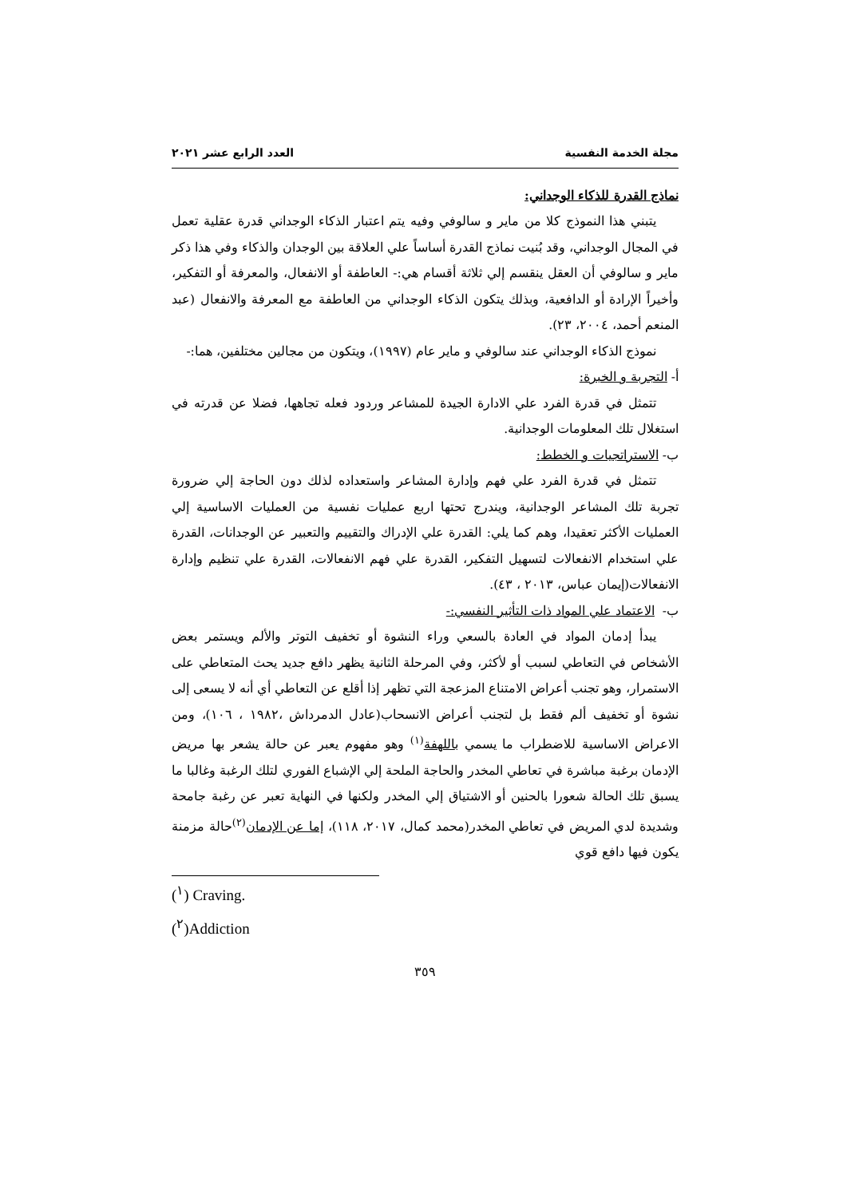مجلة الخدمة النفسية العدد الرابع عشر ٢٠٢١
نماذج القدرة للذكاء الوجداني:
يتبني هذا النموذج كلا من ماير و سالوفي وفيه يتم اعتبار الذكاء الوجداني قدرة عقلية تعمل في المجال الوجداني، وقد بُنيت نماذج القدرة أساساً علي العلاقة بين الوجدان والذكاء وفي هذا ذكر ماير و سالوفي أن العقل ينقسم إلي ثلاثة أقسام هي:- العاطفة أو الانفعال، والمعرفة أو التفكير، وأخيراً الإرادة أو الدافعية، وبذلك يتكون الذكاء الوجداني من العاطفة مع المعرفة والانفعال (عبد المنعم أحمد، ٢٠٠٤، ٢٣).
نموذج الذكاء الوجداني عند سالوفي و ماير عام (١٩٩٧)، ويتكون من مجالين مختلفين، هما:-
أ- التجربة و الخبرة:
تتمثل في قدرة الفرد علي الادارة الجيدة للمشاعر وردود فعله تجاهها، فضلا عن قدرته في استغلال تلك المعلومات الوجدانية.
ب- الاستراتجيات و الخطط:
تتمثل في قدرة الفرد علي فهم وإدارة المشاعر واستعداده لذلك دون الحاجة إلي ضرورة تجربة تلك المشاعر الوجدانية، ويندرج تحتها اربع عمليات نفسية من العمليات الاساسية إلي العمليات الأكثر تعقيدا، وهم كما يلي: القدرة علي الإدراك والتقييم والتعبير عن الوجدانات، القدرة علي استخدام الانفعالات لتسهيل التفكير، القدرة علي فهم الانفعالات، القدرة علي تنظيم وإدارة الانفعالات(إيمان عباس، ٢٠١٣ ، ٤٣).
ب- الاعتماد علي المواد ذات التأثير النفسي:-
يبدأ إدمان المواد في العادة بالسعي وراء النشوة أو تخفيف التوتر والألم ويستمر بعض الأشخاص في التعاطي لسبب أو لأكثر، وفي المرحلة الثانية يظهر دافع جديد يحث المتعاطي على الاستمرار، وهو تجنب أعراض الامتناع المزعجة التي تظهر إذا أقلع عن التعاطي أي أنه لا يسعى إلى نشوة أو تخفيف ألم فقط بل لتجنب أعراض الانسحاب(عادل الدمرداش ،١٩٨٢ ، ١٠٦)، ومن الاعراض الاساسية للاضطراب ما يسمي باللهفة<sup>(١)</sup> وهو مفهوم يعبر عن حالة يشعر بها مريض الإدمان برغبة مباشرة في تعاطي المخدر والحاجة الملحة إلي الإشباع الفوري لتلك الرغبة وغالبا ما يسبق تلك الحالة شعورا بالحنين أو الاشتياق إلي المخدر ولكنها في النهاية تعبر عن رغبة جامحة وشديدة لدي المريض في تعاطي المخدر(محمد كمال، ٢٠١٧، ١١٨)، إما عن الإدمان<sup>(٢)</sup>حالة مزمنة يكون فيها دافع قوي
(<sup>١</sup>) Craving.
(<sup>٢</sup>)Addiction
٣٥٩